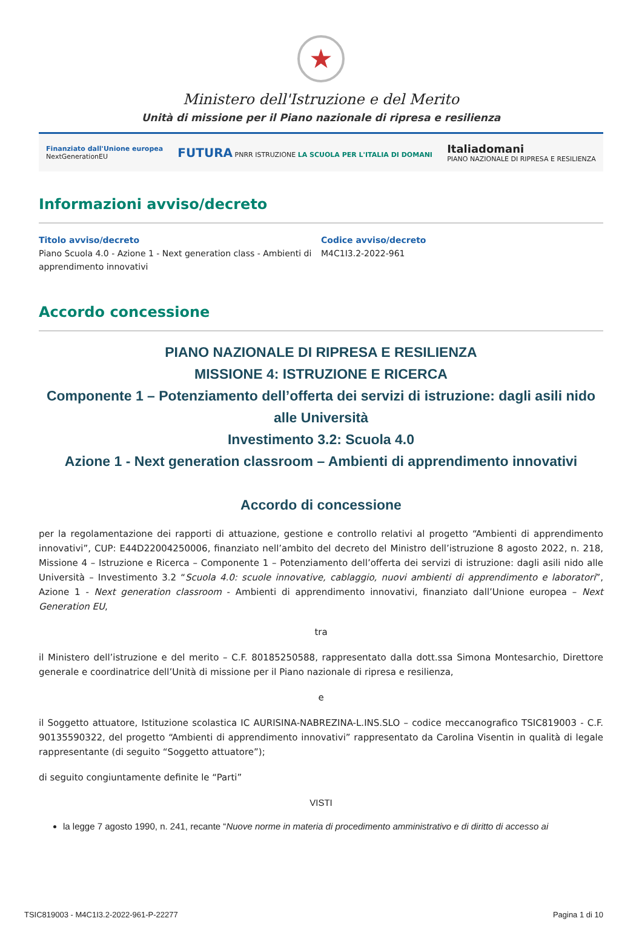★
Ministero dell'Istruzione e del Merito
Unità di missione per il Piano nazionale di ripresa e resilienza
Finanziato dall'Unione europea
NextGenerationEU FUTURA PNRR ISTRUZIONE LA SCUOLA PER L'ITALIA DI DOMANI Italiadomani
PIANO NAZIONALE DI RIPRESA E RESILIENZA
Informazioni avviso/decreto
Titolo avviso/decreto
Piano Scuola 4.0 - Azione 1 - Next generation class - Ambienti di apprendimento innovativi
Codice avviso/decreto
M4C1I3.2-2022-961
Accordo concessione
PIANO NAZIONALE DI RIPRESA E RESILIENZA
MISSIONE 4: ISTRUZIONE E RICERCA
Componente 1 – Potenziamento dell’offerta dei servizi di istruzione: dagli asili nido alle Università
Investimento 3.2: Scuola 4.0
Azione 1 - Next generation classroom – Ambienti di apprendimento innovativi
Accordo di concessione
per la regolamentazione dei rapporti di attuazione, gestione e controllo relativi al progetto “Ambienti di apprendimento innovativi”, CUP: E44D22004250006, finanziato nell’ambito del decreto del Ministro dell’istruzione 8 agosto 2022, n. 218, Missione 4 – Istruzione e Ricerca – Componente 1 – Potenziamento dell’offerta dei servizi di istruzione: dagli asili nido alle Università – Investimento 3.2 “Scuola 4.0: scuole innovative, cablaggio, nuovi ambienti di apprendimento e laboratori”, Azione 1 - Next generation classroom - Ambienti di apprendimento innovativi, finanziato dall’Unione europea – Next Generation EU,
tra
il Ministero dell’istruzione e del merito – C.F. 80185250588, rappresentato dalla dott.ssa Simona Montesarchio, Direttore generale e coordinatrice dell’Unità di missione per il Piano nazionale di ripresa e resilienza,
e
il Soggetto attuatore, Istituzione scolastica IC AURISINA-NABREZINA-L.INS.SLO – codice meccanografico TSIC819003 - C.F. 90135590322, del progetto “Ambienti di apprendimento innovativi” rappresentato da Carolina Visentin in qualità di legale rappresentante (di seguito “Soggetto attuatore”);
di seguito congiuntamente definite le “Parti”
VISTI
la legge 7 agosto 1990, n. 241, recante “Nuove norme in materia di procedimento amministrativo e di diritto di accesso ai
TSIC819003 - M4C1I3.2-2022-961-P-22277 Pagina 1 di 10